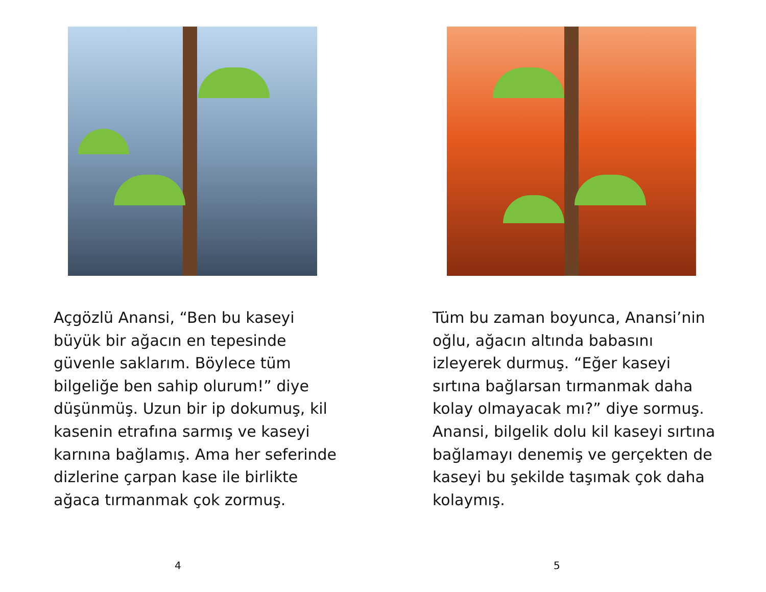Açgözlü Anansi, “Ben bu kaseyi büyük bir ağacın en tepesinde güvenle saklarım. Böylece tüm bilgeliğe ben sahip olurum!” diye düşünmüş. Uzun bir ip dokumuş, kil kasenin etrafına sarmış ve kaseyi karnına bağlamış. Ama her seferinde dizlerine çarpan kase ile birlikte ağaca tırmanmak çok zormuş.
4
Tüm bu zaman boyunca, Anansi’nin oğlu, ağacın altında babasını izleyerek durmuş. “Eğer kaseyi sırtına bağlarsan tırmanmak daha kolay olmayacak mı?” diye sormuş. Anansi, bilgelik dolu kil kaseyi sırtına bağlamayı denemiş ve gerçekten de kaseyi bu şekilde taşımak çok daha kolaymış.
5